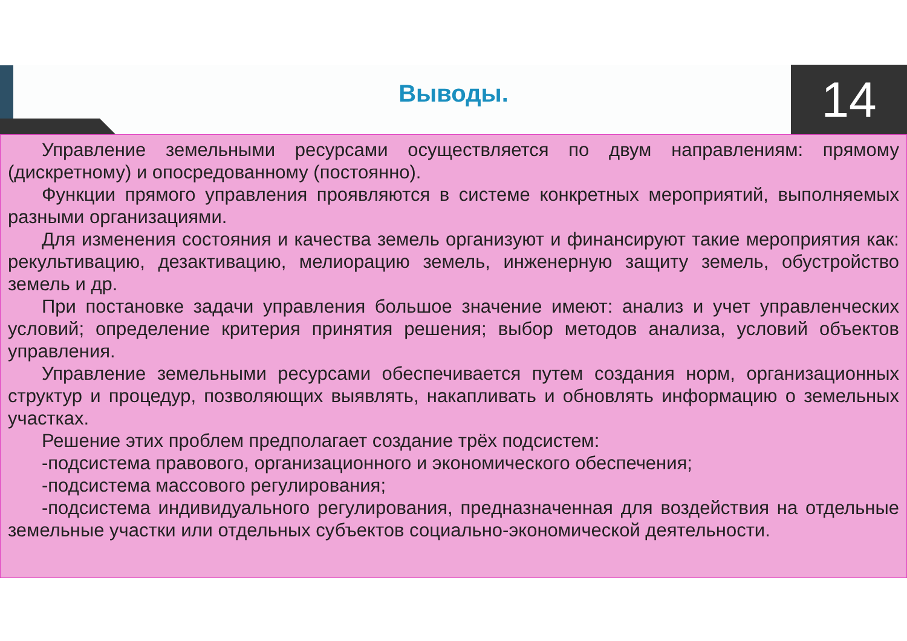Выводы. 14
Управление земельными ресурсами осуществляется по двум направлениям: прямому (дискретному) и опосредованному (постоянно).
Функции прямого управления проявляются в системе конкретных мероприятий, выполняемых разными организациями.
Для изменения состояния и качества земель организуют и финансируют такие мероприятия как: рекультивацию, дезактивацию, мелиорацию земель, инженерную защиту земель, обустройство земель и др.
При постановке задачи управления большое значение имеют: анализ и учет управленческих условий; определение критерия принятия решения; выбор методов анализа, условий объектов управления.
Управление земельными ресурсами обеспечивается путем создания норм, организационных структур и процедур, позволяющих выявлять, накапливать и обновлять информацию о земельных участках.
Решение этих проблем предполагает создание трёх подсистем:
-подсистема правового, организационного и экономического обеспечения;
-подсистема массового регулирования;
-подсистема индивидуального регулирования, предназначенная для воздействия на отдельные земельные участки или отдельных субъектов социально-экономической деятельности.